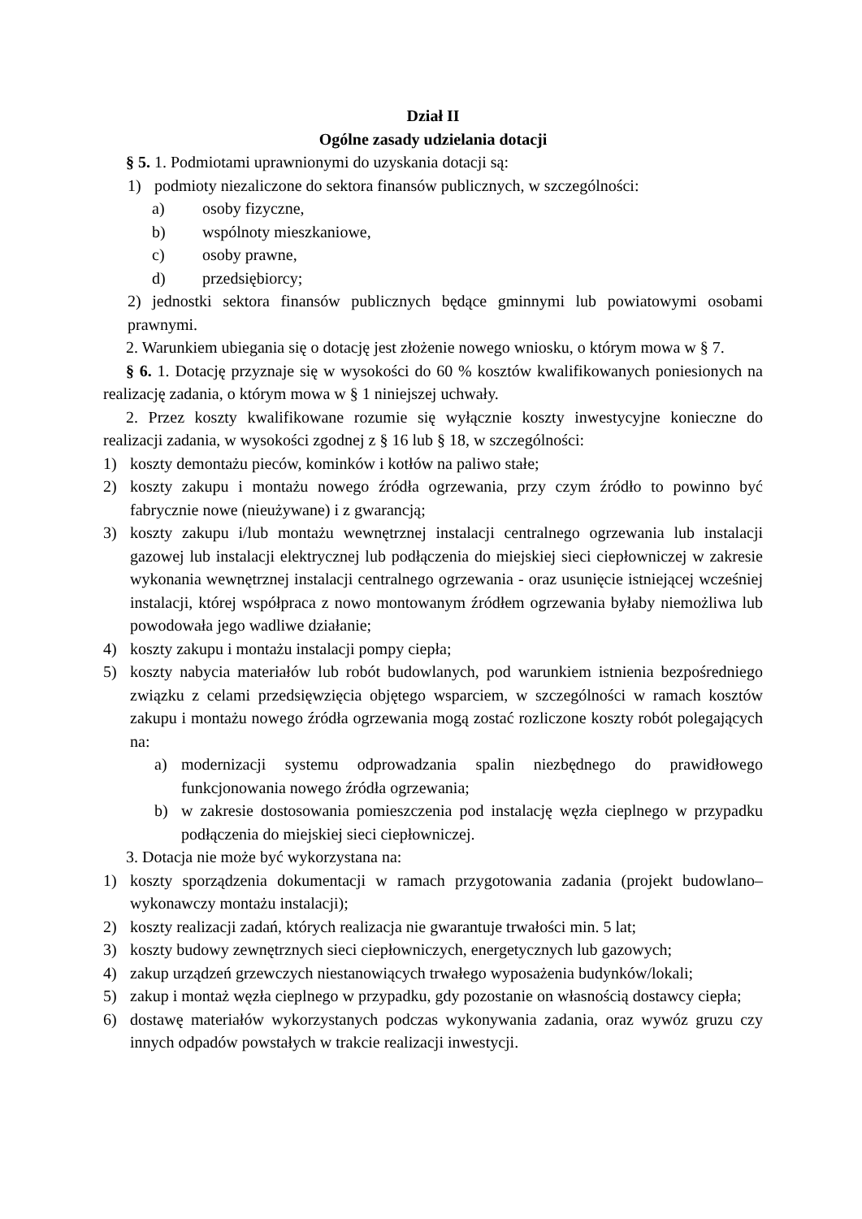Dział II
Ogólne zasady udzielania dotacji
§ 5. 1. Podmiotami uprawnionymi do uzyskania dotacji są:
1) podmioty niezaliczone do sektora finansów publicznych, w szczególności:
a) osoby fizyczne,
b) wspólnoty mieszkaniowe,
c) osoby prawne,
d) przedsiębiorcy;
2) jednostki sektora finansów publicznych będące gminnymi lub powiatowymi osobami prawnymi.
2. Warunkiem ubiegania się o dotację jest złożenie nowego wniosku, o którym mowa w § 7.
§ 6. 1. Dotację przyznaje się w wysokości do 60 % kosztów kwalifikowanych poniesionych na realizację zadania, o którym mowa w § 1 niniejszej uchwały.
2. Przez koszty kwalifikowane rozumie się wyłącznie koszty inwestycyjne konieczne do realizacji zadania, w wysokości zgodnej z § 16 lub § 18, w szczególności:
1) koszty demontażu pieców, kominków i kotłów na paliwo stałe;
2) koszty zakupu i montażu nowego źródła ogrzewania, przy czym źródło to powinno być fabrycznie nowe (nieużywane) i z gwarancją;
3) koszty zakupu i/lub montażu wewnętrznej instalacji centralnego ogrzewania lub instalacji gazowej lub instalacji elektrycznej lub podłączenia do miejskiej sieci ciepłowniczej w zakresie wykonania wewnętrznej instalacji centralnego ogrzewania - oraz usunięcie istniejącej wcześniej instalacji, której współpraca z nowo montowanym źródłem ogrzewania byłaby niemożliwa lub powodowała jego wadliwe działanie;
4) koszty zakupu i montażu instalacji pompy ciepła;
5) koszty nabycia materiałów lub robót budowlanych, pod warunkiem istnienia bezpośredniego związku z celami przedsięwzięcia objętego wsparciem, w szczególności w ramach kosztów zakupu i montażu nowego źródła ogrzewania mogą zostać rozliczone koszty robót polegających na:
a) modernizacji systemu odprowadzania spalin niezbędnego do prawidłowego funkcjonowania nowego źródła ogrzewania;
b) w zakresie dostosowania pomieszczenia pod instalację węzła cieplnego w przypadku podłączenia do miejskiej sieci ciepłowniczej.
3. Dotacja nie może być wykorzystana na:
1) koszty sporządzenia dokumentacji w ramach przygotowania zadania (projekt budowlano–wykonawczy montażu instalacji);
2) koszty realizacji zadań, których realizacja nie gwarantuje trwałości min. 5 lat;
3) koszty budowy zewnętrznych sieci ciepłowniczych, energetycznych lub gazowych;
4) zakup urządzeń grzewczych niestanowiących trwałego wyposażenia budynków/lokali;
5) zakup i montaż węzła cieplnego w przypadku, gdy pozostanie on własnością dostawcy ciepła;
6) dostawę materiałów wykorzystanych podczas wykonywania zadania, oraz wywóz gruzu czy innych odpadów powstałych w trakcie realizacji inwestycji.